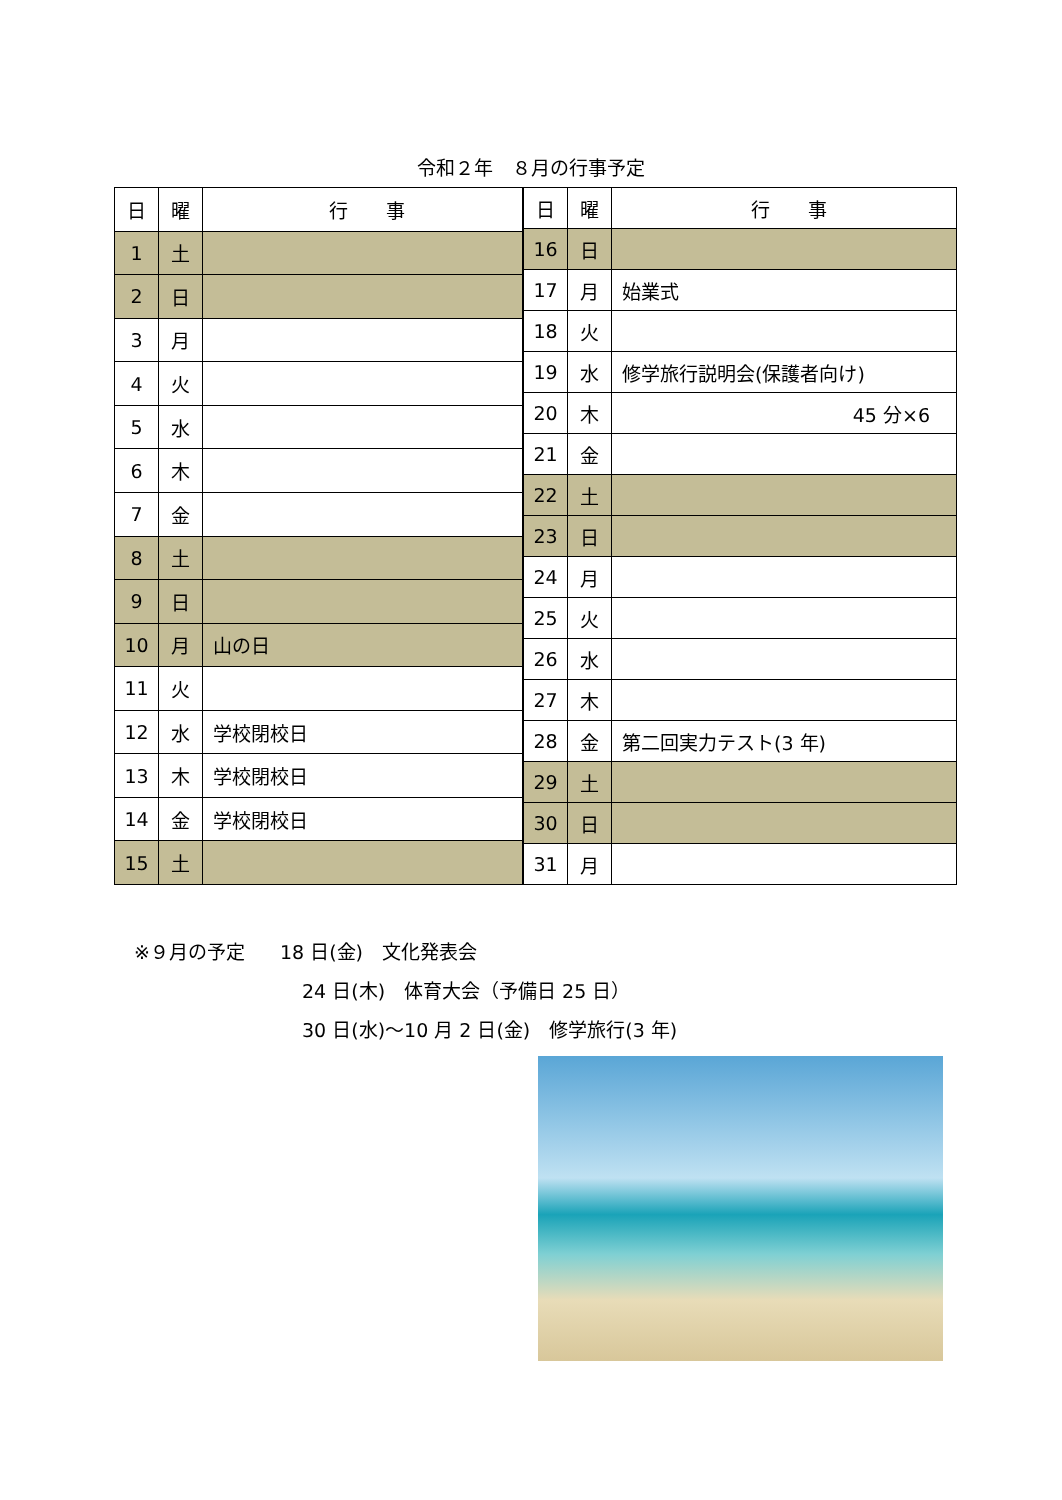令和２年　８月の行事予定
| 日 | 曜 | 行 事 |
| --- | --- | --- |
| 1 | 土 | |
| 2 | 日 | |
| 3 | 月 | |
| 4 | 火 | |
| 5 | 水 | |
| 6 | 木 | |
| 7 | 金 | |
| 8 | 土 | |
| 9 | 日 | |
| 10 | 月 | 山の日 |
| 11 | 火 | |
| 12 | 水 | 学校閉校日 |
| 13 | 木 | 学校閉校日 |
| 14 | 金 | 学校閉校日 |
| 15 | 土 | |
| 日 | 曜 | 行 事 |
| --- | --- | --- |
| 16 | 日 | |
| 17 | 月 | 始業式 |
| 18 | 火 | |
| 19 | 水 | 修学旅行説明会(保護者向け) |
| 20 | 木 | 45 分×6 |
| 21 | 金 | |
| 22 | 土 | |
| 23 | 日 | |
| 24 | 月 | |
| 25 | 火 | |
| 26 | 水 | |
| 27 | 木 | |
| 28 | 金 | 第二回実力テスト(3 年) |
| 29 | 土 | |
| 30 | 日 | |
| 31 | 月 | |
※９月の予定 18 日(金)　文化発表会
24 日(木)　体育大会（予備日 25 日）
30 日(水)～10 月 2 日(金)　修学旅行(3 年)